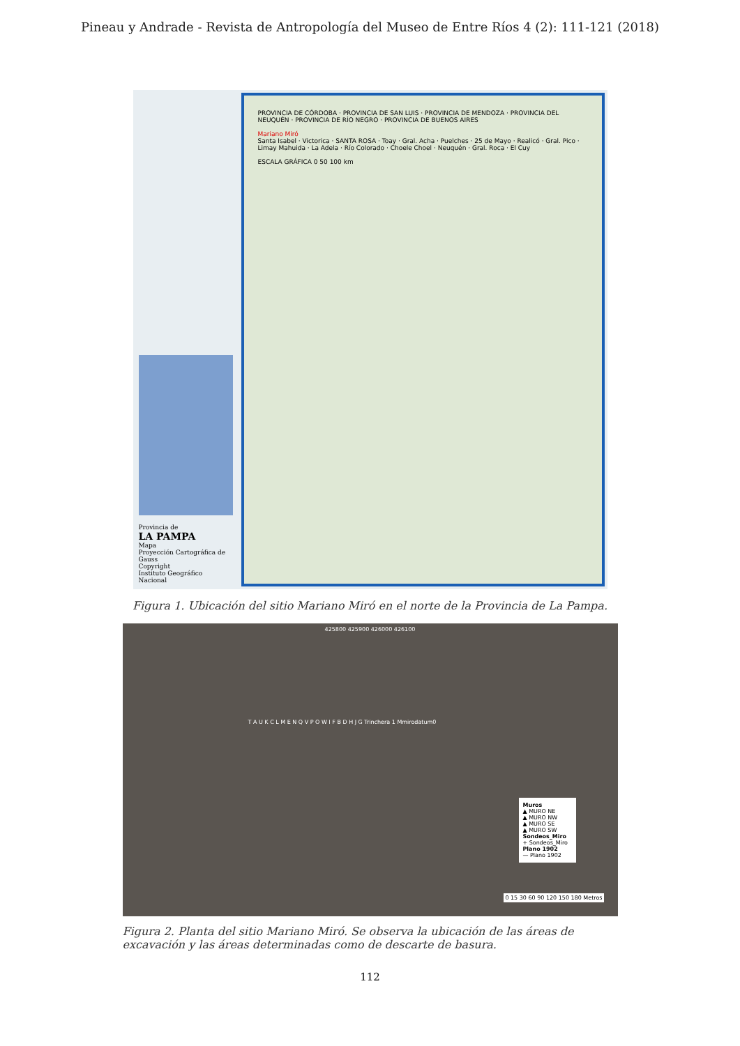Pineau y Andrade - Revista de Antropología del Museo de Entre Ríos 4 (2): 111-121 (2018)
Provincia de
LA PAMPA
Mapa
Proyección Cartográfica de Gauss
Copyright
Instituto Geográfico Nacional
PROVINCIA DE CÓRDOBA · PROVINCIA DE SAN LUIS · PROVINCIA DE MENDOZA · PROVINCIA DEL NEUQUÉN · PROVINCIA DE RÍO NEGRO · PROVINCIA DE BUENOS AIRES
Mariano Miró
Santa Isabel · Victorica · SANTA ROSA · Toay · Gral. Acha · Puelches · 25 de Mayo · Realicó · Gral. Pico · Limay Mahuida · La Adela · Río Colorado · Choele Choel · Neuquén · Gral. Roca · El Cuy
ESCALA GRÁFICA 0 50 100 km
Figura 1. Ubicación del sitio Mariano Miró en el norte de la Provincia de La Pampa.
425800 425900 426000 426100
T A U K C L M E N Q V P O W I F B D H J G Trinchera 1 Mmirodatum0
Muros
▲ MURO NE
▲ MURO NW
▲ MURO SE
▲ MURO SW
Sondeos_Miro
+ Sondeos_Miro
Plano 1902
— Plano 1902
0 15 30 60 90 120 150 180 Metros
Figura 2. Planta del sitio Mariano Miró. Se observa la ubicación de las áreas de excavación y las áreas determinadas como de descarte de basura.
112